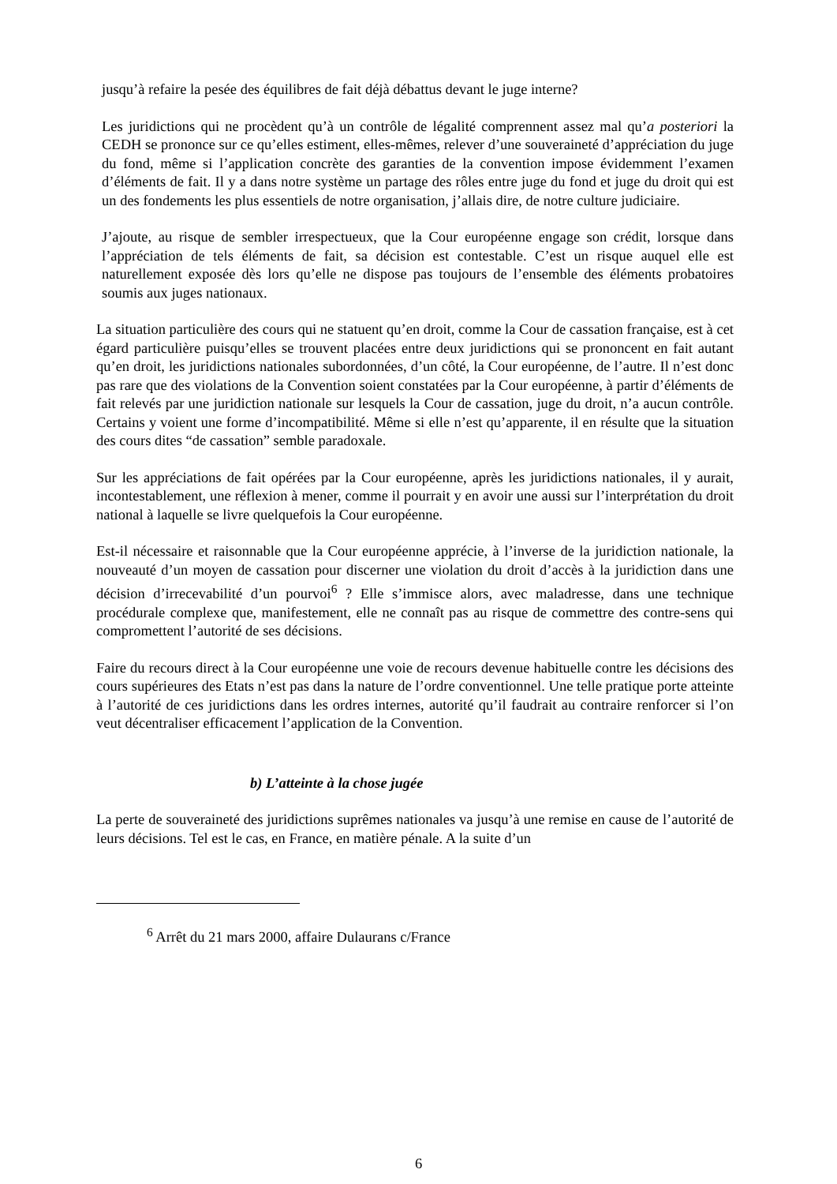jusqu’à refaire la pesée des équilibres de fait déjà débattus devant le juge interne?
Les juridictions qui ne procèdent qu’à un contrôle de légalité comprennent assez mal qu’a posteriori la CEDH se prononce sur ce qu’elles estiment, elles-mêmes, relever d’une souveraineté d’appréciation du juge du fond, même si l’application concrète des garanties de la convention impose évidemment l’examen d’éléments de fait. Il y a dans notre système un partage des rôles entre juge du fond et juge du droit qui est un des fondements les plus essentiels de notre organisation, j’allais dire, de notre culture judiciaire.
J’ajoute, au risque de sembler irrespectueux, que la Cour européenne engage son crédit, lorsque dans l’appréciation de tels éléments de fait, sa décision est contestable. C’est un risque auquel elle est naturellement exposée dès lors qu’elle ne dispose pas toujours de l’ensemble des éléments probatoires soumis aux juges nationaux.
La situation particulière des cours qui ne statuent qu’en droit, comme la Cour de cassation française, est à cet égard particulière puisqu’elles se trouvent placées entre deux juridictions qui se prononcent en fait autant qu’en droit, les juridictions nationales subordonnées, d’un côté, la Cour européenne, de l’autre. Il n’est donc pas rare que des violations de la Convention soient constatées par la Cour européenne, à partir d’éléments de fait relevés par une juridiction nationale sur lesquels la Cour de cassation, juge du droit, n’a aucun contrôle. Certains y voient une forme d’incompatibilité. Même si elle n’est qu’apparente, il en résulte que la situation des cours dites “de cassation” semble paradoxale.
Sur les appréciations de fait opérées par la Cour européenne, après les juridictions nationales, il y aurait, incontestablement, une réflexion à mener, comme il pourrait y en avoir une aussi sur l’interprétation du droit national à laquelle se livre quelquefois la Cour européenne.
Est-il nécessaire et raisonnable que la Cour européenne apprécie, à l’inverse de la juridiction nationale, la nouveauté d’un moyen de cassation pour discerner une violation du droit d’accès à la juridiction dans une décision d’irrecevabilité d’un pourvoi<sup>6</sup> ? Elle s’immisce alors, avec maladresse, dans une technique procédurale complexe que, manifestement, elle ne connaît pas au risque de commettre des contre-sens qui compromettent l’autorité de ses décisions.
Faire du recours direct à la Cour européenne une voie de recours devenue habituelle contre les décisions des cours supérieures des Etats n’est pas dans la nature de l’ordre conventionnel. Une telle pratique porte atteinte à l’autorité de ces juridictions dans les ordres internes, autorité qu’il faudrait au contraire renforcer si l’on veut décentraliser efficacement l’application de la Convention.
b) L’atteinte à la chose jugée
La perte de souveraineté des juridictions suprêmes nationales va jusqu’à une remise en cause de l’autorité de leurs décisions. Tel est le cas, en France, en matière pénale. A la suite d’un
<sup>6</sup> Arrêt du 21 mars 2000, affaire Dulaurans c/France
6